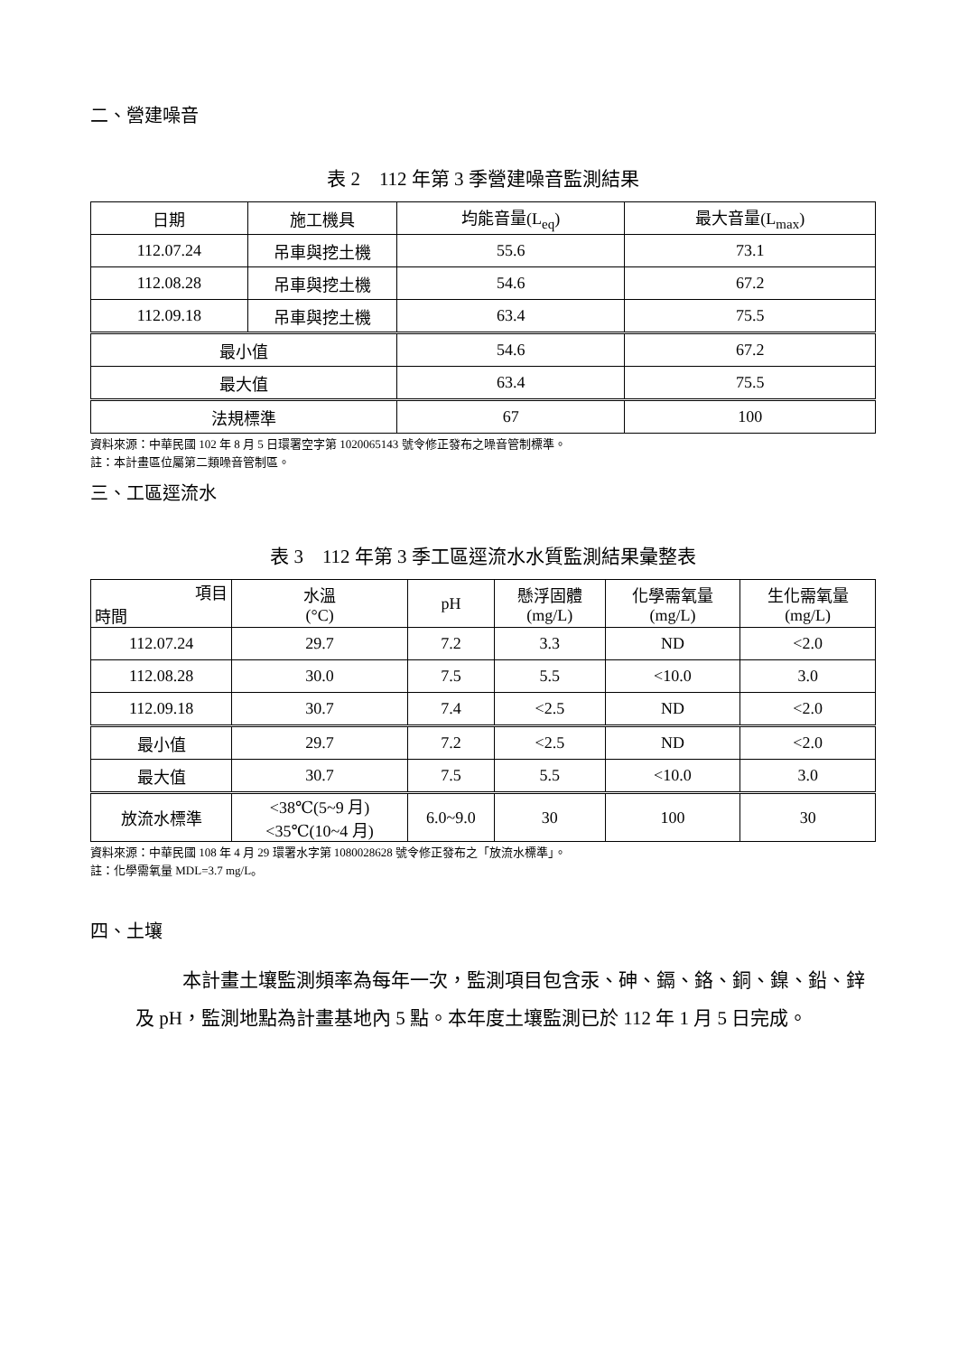二、營建噪音
表 2　112 年第 3 季營建噪音監測結果
| 日期 | 施工機具 | 均能音量(L<sub>eq</sub>) | 最大音量(L<sub>max</sub>) |
| --- | --- | --- | --- |
| 112.07.24 | 吊車與挖土機 | 55.6 | 73.1 |
| 112.08.28 | 吊車與挖土機 | 54.6 | 67.2 |
| 112.09.18 | 吊車與挖土機 | 63.4 | 75.5 |
| 最小值 | | 54.6 | 67.2 |
| 最大值 | | 63.4 | 75.5 |
| 法規標準 | | 67 | 100 |
資料來源：中華民國 102 年 8 月 5 日環署空字第 1020065143 號令修正發布之噪音管制標準。
註：本計畫區位屬第二類噪音管制區。
三、工區逕流水
表 3　112 年第 3 季工區逕流水水質監測結果彙整表
| 項目 時間 | 水溫 (°C) | pH | 懸浮固體 (mg/L) | 化學需氧量 (mg/L) | 生化需氧量 (mg/L) |
| --- | --- | --- | --- | --- | --- |
| 112.07.24 | 29.7 | 7.2 | 3.3 | ND | <2.0 |
| 112.08.28 | 30.0 | 7.5 | 5.5 | <10.0 | 3.0 |
| 112.09.18 | 30.7 | 7.4 | <2.5 | ND | <2.0 |
| 最小值 | 29.7 | 7.2 | <2.5 | ND | <2.0 |
| 最大值 | 30.7 | 7.5 | 5.5 | <10.0 | 3.0 |
| 放流水標準 | <38℃(5~9 月) <35℃(10~4 月) | 6.0~9.0 | 30 | 100 | 30 |
資料來源：中華民國 108 年 4 月 29 環署水字第 1080028628 號令修正發布之「放流水標準」。
註：化學需氧量 MDL=3.7 mg/L。
四、土壤
本計畫土壤監測頻率為每年一次，監測項目包含汞、砷、鎘、鉻、銅、鎳、鉛、鋅及 pH，監測地點為計畫基地內 5 點。本年度土壤監測已於 112 年 1 月 5 日完成。